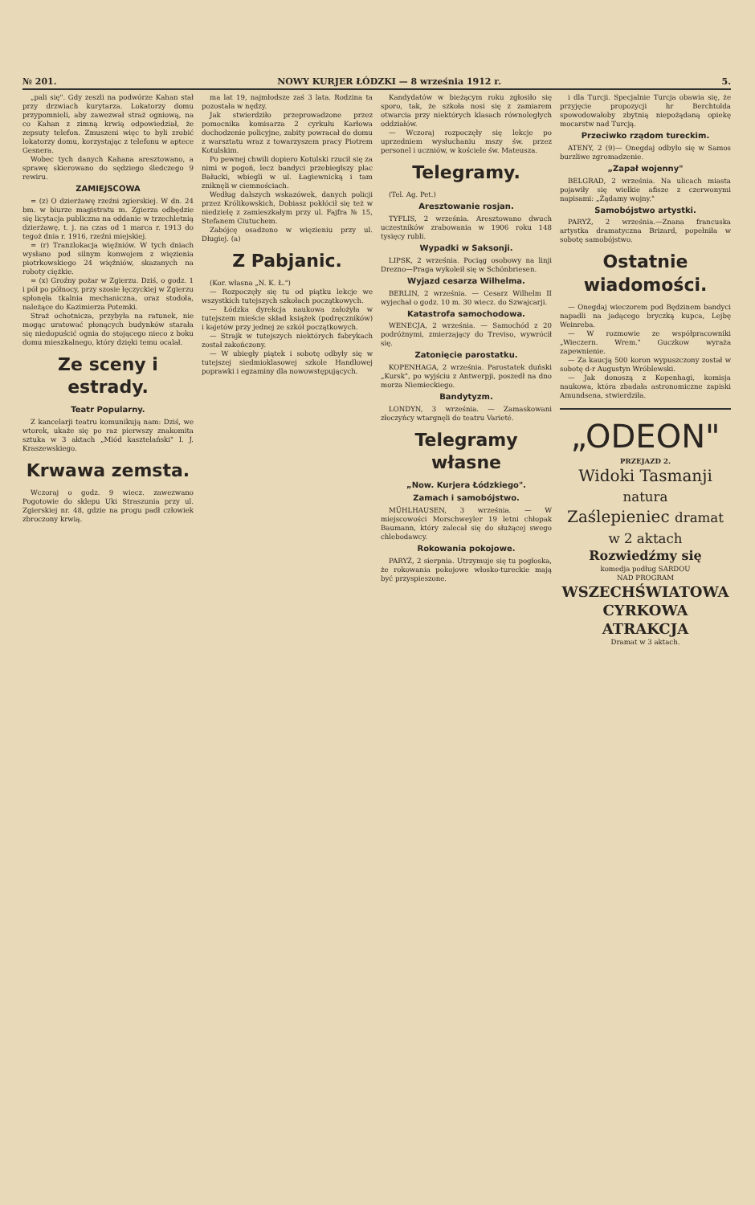№ 201. NOWY KURJER ŁÓDZKI — 8 września 1912 r. 5.
„pali się". Gdy zeszli na podwórze Kahan stał przy drzwiach kurytarza. Lokatorzy domu przypomnieli, aby zawezwał straż ogniową, na co Kahan z zimną krwią odpowiedział, że zepsuty telefon. Zmuszeni więc to byli zrobić lokatorzy domu, korzystając z telefonu w aptece Gesnera.
Wobec tych danych Kahana aresztowano, a sprawę skierowano do sędziego śledczego 9 rewiru.
ZAMIEJSCOWA
= (z) O dzierżawę rzeźni zgierskiej. W dn. 24 bm. w biurze magistratu m. Zgierza odbędzie się licytacja publiczna na oddanie w trzechletnią dzierżawę, t. j. na czas od 1 marca r. 1913 do tegoż dnia r. 1916, rzeźni miejskiej.
= (r) Tranzlokacja więźniów. W tych dniach wysłano pod silnym konwojem z więzienia piotrkowskiego 24 więźniów, skazanych na roboty ciężkie.
= (x) Groźny pożar w Zgierzu. Dziś, o godz. 1 i pół po północy, przy szosie łęczyckiej w Zgierzu spłonęła tkalnia mechaniczna, oraz stodoła, należące do Kazimierza Potemki.
Straż ochotnicza, przybyła na ratunek, nie mogąc uratować płonących budynków starała się niedopuścić ognia do stojącego nieco z boku domu mieszkalnego, który dzięki temu ocalał.
Ze sceny i estrady.
Teatr Popularny.
Z kancelarji teatru komunikują nam: Dziś, we wtorek, ukaże się po raz pierwszy znakomita sztuka w 3 aktach „Miód kasztelański" I. J. Kraszewskiego.
Krwawa zemsta.
Wczoraj o godz. 9 wiecz. zawezwano Pogotowie do sklepu Uki Straszunia przy ul. Zgierskiej nr. 48, gdzie na progu padł człowiek zbroczony krwią.
ma lat 19, najmłodsze zaś 3 lata. Rodzina ta pozostała w nędzy.
Jak stwierdziło przeprowadzone przez pomocnika komisarza 2 cyrkułu Karłowa dochodzenie policyjne, zabity powracał do domu z warsztatu wraz z towarzyszem pracy Piotrem Kotulskim.
Po pewnej chwili dopiero Kotulski rzucił się za nimi w pogoń, lecz bandyci przebiegłszy plac Bałucki, wbiegli w ul. Łagiewnicką i tam zniknęli w ciemnościach.
Według dalszych wskazówek, danych policji przez Królikowskich, Dobiasz pokłócił się też w niedzielę z zamieszkałym przy ul. Fajfra № 15, Stefanem Ciutuchem.
Zabójcę osadzono w więzieniu przy ul. Długiej. (a)
Z Pabjanic.
(Kor. własna „N. K. Ł.")
— Rozpoczęły się tu od piątku lekcje we wszystkich tutejszych szkołach początkowych.
— Łódzka dyrekcja naukowa założyła w tutejszem mieście skład książek (podręczników) i kajetów przy jednej ze szkół początkowych.
— Strajk w tutejszych niektórych fabrykach został zakończony.
— W ubiegły piątek i sobotę odbyły się w tutejszej siedmioklasowej szkole Handlowej poprawki i egzaminy dla nowowstępujących.
Kandydatów w bieżącym roku zgłosiło się sporo, tak, że szkoła nosi się z zamiarem otwarcia przy niektórych klasach równoległych oddziałów.
— Wczoraj rozpoczęły się lekcje po uprzedniem wysłuchaniu mszy św. przez personel i uczniów, w kościele św. Mateusza.
Telegramy.
(Tel. Ag. Pet.)
Aresztowanie rosjan.
TYFLIS, 2 września. Aresztowano dwuch uczestników zrabowania w 1906 roku 148 tysięcy rubli.
Wypadki w Saksonji.
LIPSK, 2 września. Pociąg osobowy na linji Drezno—Praga wykoleił się w Schönbriesen.
Wyjazd cesarza Wilhelma.
BERLIN, 2 września. — Cesarz Wilhelm II wyjechał o godz. 10 m. 30 wiecz. do Szwajcarji.
Katastrofa samochodowa.
WENECJA, 2 września. — Samochód z 20 podróżnymi, zmierzający do Treviso, wywrócił się.
Zatonięcie parostatku.
KOPENHAGA, 2 września. Parostatek duński „Kursk", po wyjściu z Antwerpji, poszedł na dno morza Niemieckiego.
Bandytyzm.
LONDYN, 3 września. — Zamaskowani złoczyńcy wtargnęli do teatru Varieté.
Telegramy własne
„Now. Kurjera Łódzkiego".
Zamach i samobójstwo.
MÜHLHAUSEN, 3 września. — W miejscowości Morschweyler 19 letni chłopak Baumann, który zalecał się do służącej swego chlebodawcy.
Rokowania pokojowe.
PARYŻ, 2 sierpnia. Utrzymuje się tu pogłoska, że rokowania pokojowe włosko-tureckie mają być przyspieszone.
i dla Turcji. Specjalnie Turcja obawia się, że przyjęcie propozycji hr Berchtolda spowodowałoby zbytnią niepożądaną opiekę mocarstw nad Turcją.
Przeciwko rządom tureckim.
ATENY, 2 (9)— Onegdaj odbyło się w Samos burzliwe zgromadzenie.
„Zapał wojenny"
BELGRAD, 2 września. Na ulicach miasta pojawiły się wielkie afisze z czerwonymi napisami: „Żądamy wojny."
Samobójstwo artystki.
PARYŻ, 2 września.—Znana francuska artystka dramatyczna Brizard, popełniła w sobotę samobójstwo.
Ostatnie wiadomości.
— Onegdaj wieczorem pod Będzinem bandyci napadli na jadącego bryczką kupca, Lejbę Weinreba.
— W rozmowie ze współpracowniki „Wieczern. Wrem." Guczkow wyraża zapewnienie.
— Za kaucją 500 koron wypuszczony został w sobotę d-r Augustyn Wróblewski.
— Jak donoszą z Kopenhagi, komisja naukowa, która zbadała astronomiczne zapiski Amundsena, stwierdziła.
„ODEON"
PRZEJAZD 2.
Widoki Tasmanji natura
Zaślepieniec dramat w 2 aktach
Rozwiedźmy się
komedja podług SARDOU
NAD PROGRAM
WSZECHŚWIATOWA CYRKOWA ATRAKCJA
Dramat w 3 aktach.